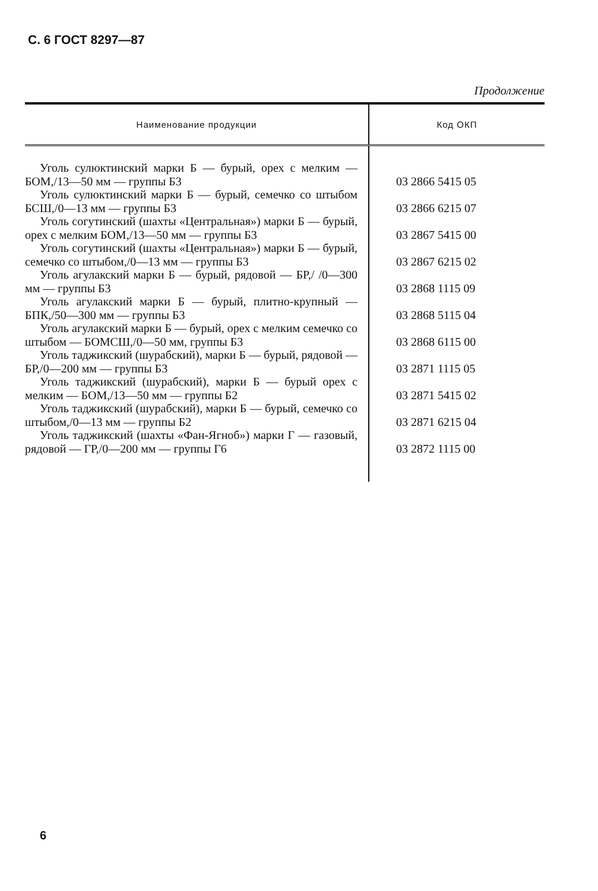С. 6 ГОСТ 8297—87
Продолжение
| Наименование продукции | Код ОКП |
| --- | --- |
| Уголь сулюктинский марки Б — бурый, орех с мелким — БОМ,/13—50 мм — группы Б3 | 03 2866 5415 05 |
| Уголь сулюктинский марки Б — бурый, семечко со штыбом БСШ,/0—13 мм — группы Б3 | 03 2866 6215 07 |
| Уголь согутинский (шахты «Центральная») марки Б — бурый, орех с мелким БОМ,/13—50 мм — группы Б3 | 03 2867 5415 00 |
| Уголь согутинский (шахты «Центральная») марки Б — бурый, семечко со штыбом,/0—13 мм — группы Б3 | 03 2867 6215 02 |
| Уголь агулакский марки Б — бурый, рядовой — БР,/ /0—300 мм — группы Б3 | 03 2868 1115 09 |
| Уголь агулакский марки Б — бурый, плитно-крупный — БПК,/50—300 мм — группы Б3 | 03 2868 5115 04 |
| Уголь агулакский марки Б — бурый, орех с мелким семечко со штыбом — БОМСШ,/0—50 мм, группы Б3 | 03 2868 6115 00 |
| Уголь таджикский (шурабский), марки Б — бурый, рядовой — БР,/0—200 мм — группы Б3 | 03 2871 1115 05 |
| Уголь таджикский (шурабский), марки Б — бурый орех с мелким — БОМ,/13—50 мм — группы Б2 | 03 2871 5415 02 |
| Уголь таджикский (шурабский), марки Б — бурый, семечко со штыбом,/0—13 мм — группы Б2 | 03 2871 6215 04 |
| Уголь таджикский (шахты «Фан-Ягноб») марки Г — газовый, рядовой — ГР,/0—200 мм — группы Г6 | 03 2872 1115 00 |
6